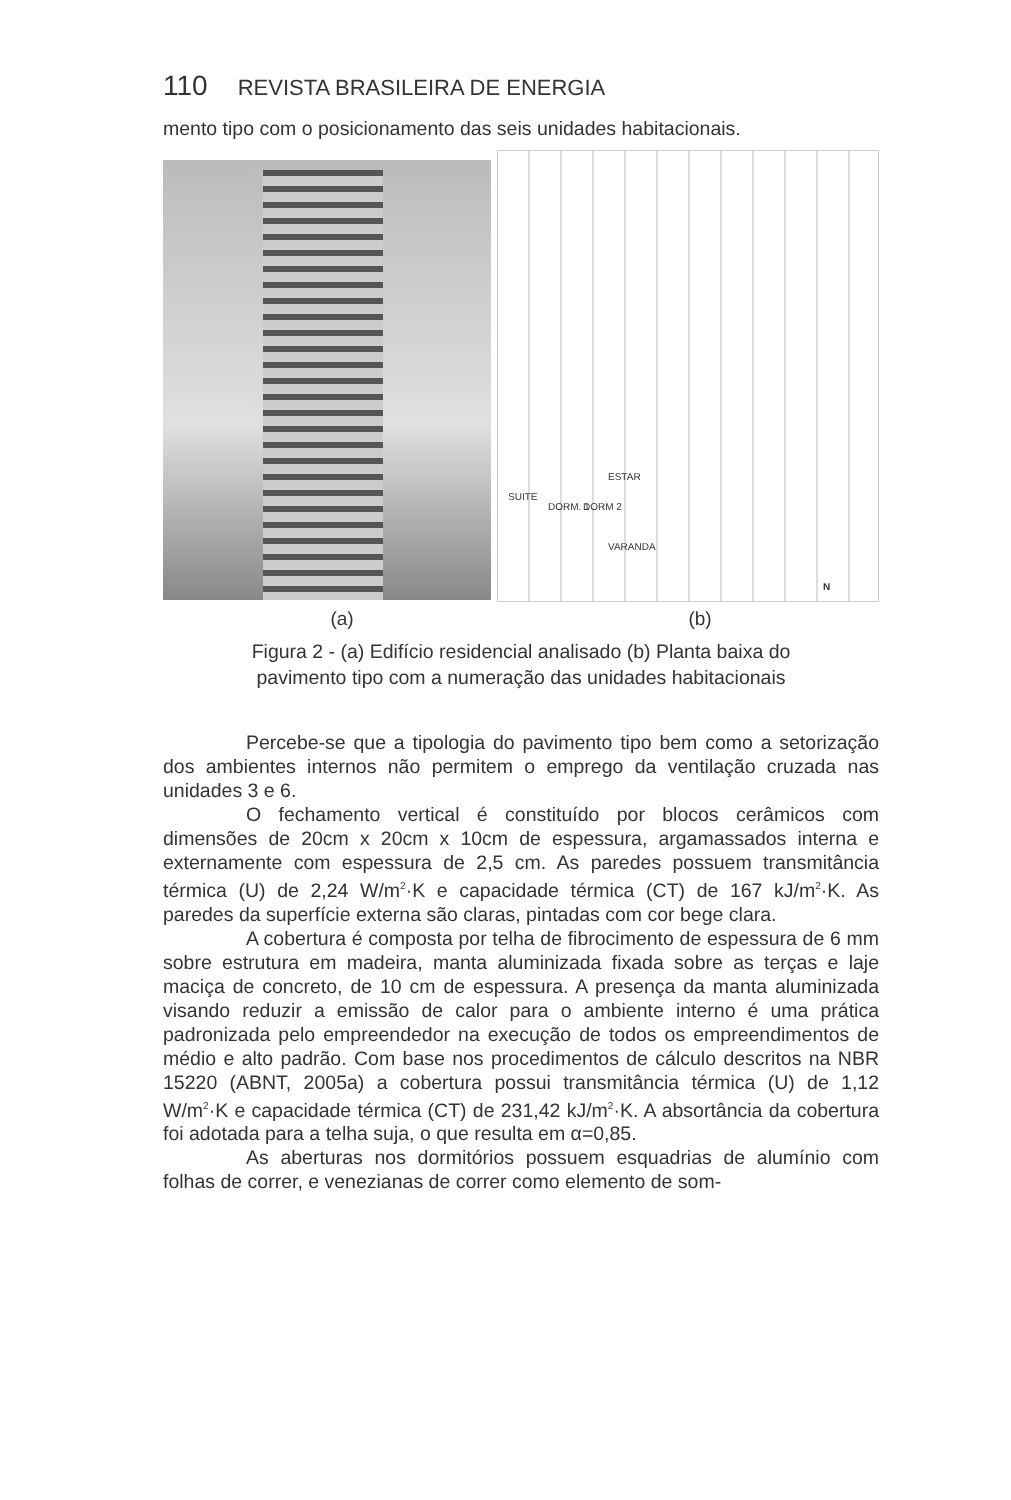110 REVISTA BRASILEIRA DE ENERGIA
mento tipo com o posicionamento das seis unidades habitacionais.
ESTAR
SUITE
DORM. 1 DORM 2
VARANDA
N
(a) (b)
Figura 2 - (a) Edifício residencial analisado (b) Planta baixa do
pavimento tipo com a numeração das unidades habitacionais
Percebe-se que a tipologia do pavimento tipo bem como a setorização dos ambientes internos não permitem o emprego da ventilação cruzada nas unidades 3 e 6.
O fechamento vertical é constituído por blocos cerâmicos com dimensões de 20cm x 20cm x 10cm de espessura, argamassados interna e externamente com espessura de 2,5 cm. As paredes possuem transmitância térmica (U) de 2,24 W/m<sup>2</sup>·K e capacidade térmica (CT) de 167 kJ/m<sup>2</sup>·K. As paredes da superfície externa são claras, pintadas com cor bege clara.
A cobertura é composta por telha de fibrocimento de espessura de 6 mm sobre estrutura em madeira, manta aluminizada fixada sobre as terças e laje maciça de concreto, de 10 cm de espessura. A presença da manta aluminizada visando reduzir a emissão de calor para o ambiente interno é uma prática padronizada pelo empreendedor na execução de todos os empreendimentos de médio e alto padrão. Com base nos procedimentos de cálculo descritos na NBR 15220 (ABNT, 2005a) a cobertura possui transmitância térmica (U) de 1,12 W/m<sup>2</sup>·K e capacidade térmica (CT) de 231,42 kJ/m<sup>2</sup>·K. A absortância da cobertura foi adotada para a telha suja, o que resulta em α=0,85.
As aberturas nos dormitórios possuem esquadrias de alumínio com folhas de correr, e venezianas de correr como elemento de som-